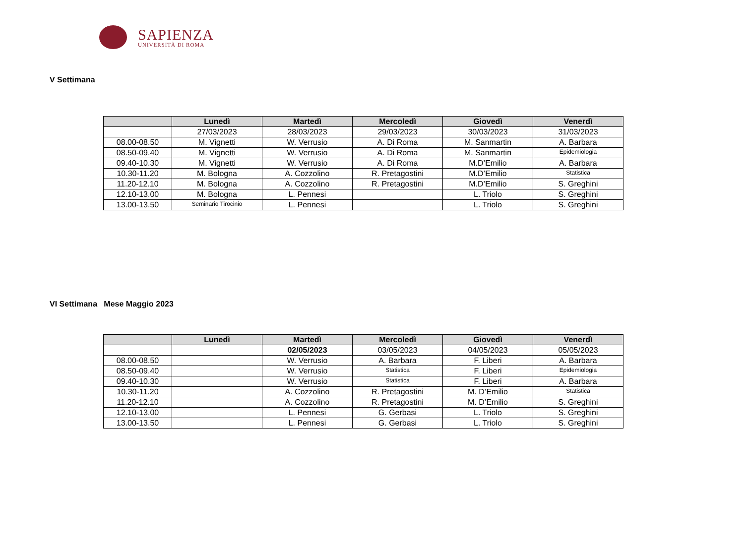SAPIENZA
UNIVERSITÀ DI ROMA
V Settimana
| | Lunedì | Martedì | Mercoledì | Giovedì | Venerdì |
| --- | --- | --- | --- | --- | --- |
| | 27/03/2023 | 28/03/2023 | 29/03/2023 | 30/03/2023 | 31/03/2023 |
| 08.00-08.50 | M. Vignetti | W. Verrusio | A. Di Roma | M. Sanmartin | A. Barbara |
| 08.50-09.40 | M. Vignetti | W. Verrusio | A. Di Roma | M. Sanmartin | Epidemiologia |
| 09.40-10.30 | M. Vignetti | W. Verrusio | A. Di Roma | M.D’Emilio | A. Barbara |
| 10.30-11.20 | M. Bologna | A. Cozzolino | R. Pretagostini | M.D’Emilio | Statistica |
| 11.20-12.10 | M. Bologna | A. Cozzolino | R. Pretagostini | M.D’Emilio | S. Greghini |
| 12.10-13.00 | M. Bologna | L. Pennesi | | L. Triolo | S. Greghini |
| 13.00-13.50 | Seminario Tirocinio | L. Pennesi | | L. Triolo | S. Greghini |
VI Settimana Mese Maggio 2023
| | Lunedì | Martedì | Mercoledì | Giovedì | Venerdì |
| --- | --- | --- | --- | --- | --- |
| | | 02/05/2023 | 03/05/2023 | 04/05/2023 | 05/05/2023 |
| 08.00-08.50 | | W. Verrusio | A. Barbara | F. Liberi | A. Barbara |
| 08.50-09.40 | | W. Verrusio | Statistica | F. Liberi | Epidemiologia |
| 09.40-10.30 | | W. Verrusio | Statistica | F. Liberi | A. Barbara |
| 10.30-11.20 | | A. Cozzolino | R. Pretagostini | M. D’Emilio | Statistica |
| 11.20-12.10 | | A. Cozzolino | R. Pretagostini | M. D’Emilio | S. Greghini |
| 12.10-13.00 | | L. Pennesi | G. Gerbasi | L. Triolo | S. Greghini |
| 13.00-13.50 | | L. Pennesi | G. Gerbasi | L. Triolo | S. Greghini |